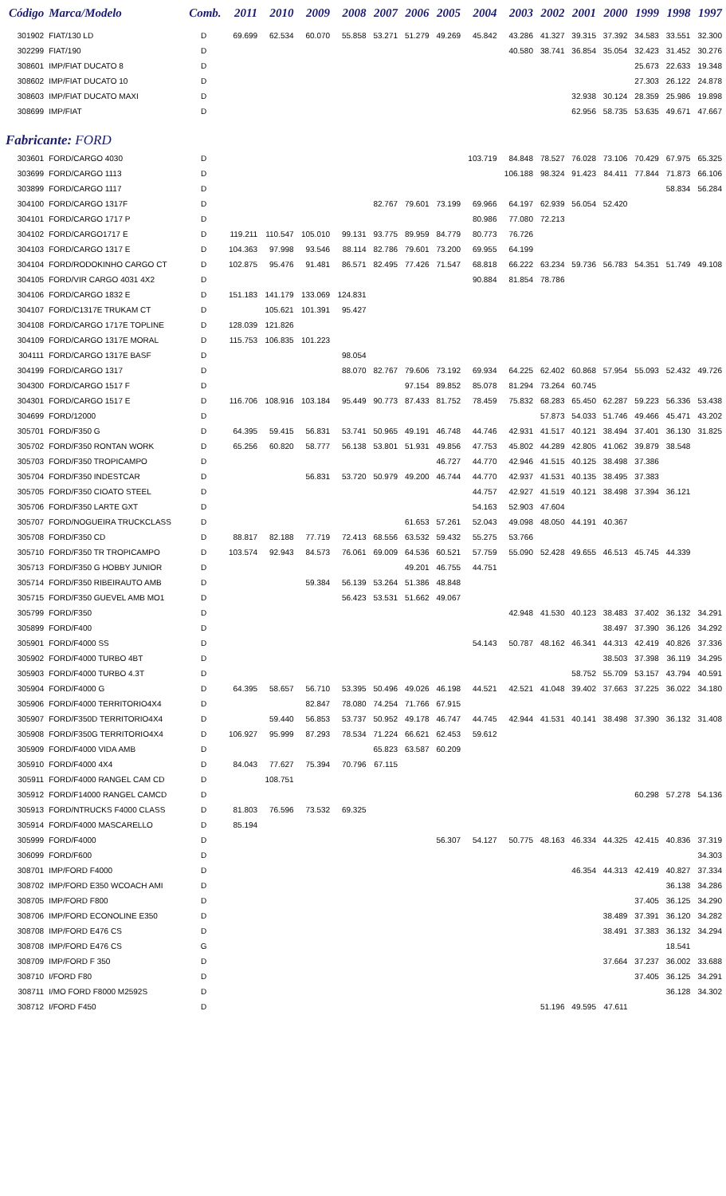| Código | Marca/Modelo | Comb. | 2011 | 2010 | 2009 | 2008 | 2007 | 2006 | 2005 | 2004 | 2003 | 2002 | 2001 | 2000 | 1999 | 1998 | 1997 |
| --- | --- | --- | --- | --- | --- | --- | --- | --- | --- | --- | --- | --- | --- | --- | --- | --- | --- |
| 301902 | FIAT/130 LD | D | 69.699 | 62.534 | 60.070 | 55.858 | 53.271 | 51.279 | 49.269 | 45.842 | 43.286 | 41.327 | 39.315 | 37.392 | 34.583 | 33.551 | 32.300 |
| 302299 | FIAT/190 | D | | | | | | | | | 40.580 | 38.741 | 36.854 | 35.054 | 32.423 | 31.452 | 30.276 |
| 308601 | IMP/FIAT DUCATO 8 | D | | | | | | | | | | | | | 25.673 | 22.633 | 19.348 |
| 308602 | IMP/FIAT DUCATO 10 | D | | | | | | | | | | | | | 27.303 | 26.122 | 24.878 |
| 308603 | IMP/FIAT DUCATO MAXI | D | | | | | | | | | | | 32.938 | 30.124 | 28.359 | 25.986 | 19.898 |
| 308699 | IMP/FIAT | D | | | | | | | | | | | 62.956 | 58.735 | 53.635 | 49.671 | 47.667 |
| Fabricante: FORD | | | | | | | | | | | | | | | | | |
| 303601 | FORD/CARGO 4030 | D | | | | | | | | 103.719 | 84.848 | 78.527 | 76.028 | 73.106 | 70.429 | 67.975 | 65.325 |
| 303699 | FORD/CARGO 1113 | D | | | | | | | | | 106.188 | 98.324 | 91.423 | 84.411 | 77.844 | 71.873 | 66.106 |
| 303899 | FORD/CARGO 1117 | D | | | | | | | | | | | | | | 58.834 | 56.284 |
| 304100 | FORD/CARGO 1317F | D | | | | | 82.767 | 79.601 | 73.199 | 69.966 | 64.197 | 62.939 | 56.054 | 52.420 | | | |
| 304101 | FORD/CARGO 1717 P | D | | | | | | | | 80.986 | 77.080 | 72.213 | | | | | |
| 304102 | FORD/CARGO1717 E | D | 119.211 | 110.547 | 105.010 | 99.131 | 93.775 | 89.959 | 84.779 | 80.773 | 76.726 | | | | | | |
| 304103 | FORD/CARGO 1317 E | D | 104.363 | 97.998 | 93.546 | 88.114 | 82.786 | 79.601 | 73.200 | 69.955 | 64.199 | | | | | | |
| 304104 | FORD/RODOKINHO CARGO CT | D | 102.875 | 95.476 | 91.481 | 86.571 | 82.495 | 77.426 | 71.547 | 68.818 | 66.222 | 63.234 | 59.736 | 56.783 | 54.351 | 51.749 | 49.108 |
| 304105 | FORD/VIR CARGO 4031 4X2 | D | | | | | | | | 90.884 | 81.854 | 78.786 | | | | | |
| 304106 | FORD/CARGO 1832 E | D | 151.183 | 141.179 | 133.069 | 124.831 | | | | | | | | | | | |
| 304107 | FORD/C1317E TRUKAM CT | D | | 105.621 | 101.391 | 95.427 | | | | | | | | | | | |
| 304108 | FORD/CARGO 1717E TOPLINE | D | 128.039 | 121.826 | | | | | | | | | | | | | |
| 304109 | FORD/CARGO 1317E MORAL | D | 115.753 | 106.835 | 101.223 | | | | | | | | | | | | |
| 304111 | FORD/CARGO 1317E BASF | D | | | | 98.054 | | | | | | | | | | | |
| 304199 | FORD/CARGO 1317 | D | | | | 88.070 | 82.767 | 79.606 | 73.192 | 69.934 | 64.225 | 62.402 | 60.868 | 57.954 | 55.093 | 52.432 | 49.726 |
| 304300 | FORD/CARGO 1517 F | D | | | | | | 97.154 | 89.852 | 85.078 | 81.294 | 73.264 | 60.745 | | | | |
| 304301 | FORD/CARGO 1517 E | D | 116.706 | 108.916 | 103.184 | 95.449 | 90.773 | 87.433 | 81.752 | 78.459 | 75.832 | 68.283 | 65.450 | 62.287 | 59.223 | 56.336 | 53.438 |
| 304699 | FORD/12000 | D | | | | | | | | | | 57.873 | 54.033 | 51.746 | 49.466 | 45.471 | 43.202 |
| 305701 | FORD/F350 G | D | 64.395 | 59.415 | 56.831 | 53.741 | 50.965 | 49.191 | 46.748 | 44.746 | 42.931 | 41.517 | 40.121 | 38.494 | 37.401 | 36.130 | 31.825 |
| 305702 | FORD/F350 RONTAN WORK | D | 65.256 | 60.820 | 58.777 | 56.138 | 53.801 | 51.931 | 49.856 | 47.753 | 45.802 | 44.289 | 42.805 | 41.062 | 39.879 | 38.548 | |
| 305703 | FORD/F350 TROPICAMPO | D | | | | | | | 46.727 | 44.770 | 42.946 | 41.515 | 40.125 | 38.498 | 37.386 | | |
| 305704 | FORD/F350 INDESTCAR | D | | | 56.831 | 53.720 | 50.979 | 49.200 | 46.744 | 44.770 | 42.937 | 41.531 | 40.135 | 38.495 | 37.383 | | |
| 305705 | FORD/F350 CIOATO STEEL | D | | | | | | | | 44.757 | 42.927 | 41.519 | 40.121 | 38.498 | 37.394 | 36.121 | |
| 305706 | FORD/F350 LARTE GXT | D | | | | | | | | 54.163 | 52.903 | 47.604 | | | | | |
| 305707 | FORD/NOGUEIRA TRUCKCLASS | D | | | | | | 61.653 | 57.261 | 52.043 | 49.098 | 48.050 | 44.191 | 40.367 | | | |
| 305708 | FORD/F350 CD | D | 88.817 | 82.188 | 77.719 | 72.413 | 68.556 | 63.532 | 59.432 | 55.275 | 53.766 | | | | | | |
| 305710 | FORD/F350 TR TROPICAMPO | D | 103.574 | 92.943 | 84.573 | 76.061 | 69.009 | 64.536 | 60.521 | 57.759 | 55.090 | 52.428 | 49.655 | 46.513 | 45.745 | 44.339 | |
| 305713 | FORD/F350 G HOBBY JUNIOR | D | | | | | | 49.201 | 46.755 | 44.751 | | | | | | | |
| 305714 | FORD/F350 RIBEIRAUTO AMB | D | | | 59.384 | 56.139 | 53.264 | 51.386 | 48.848 | | | | | | | | |
| 305715 | FORD/F350 GUEVEL AMB MO1 | D | | | | 56.423 | 53.531 | 51.662 | 49.067 | | | | | | | | |
| 305799 | FORD/F350 | D | | | | | | | | | 42.948 | 41.530 | 40.123 | 38.483 | 37.402 | 36.132 | 34.291 |
| 305899 | FORD/F400 | D | | | | | | | | | | | | 38.497 | 37.390 | 36.126 | 34.292 |
| 305901 | FORD/F4000 SS | D | | | | | | | | 54.143 | 50.787 | 48.162 | 46.341 | 44.313 | 42.419 | 40.826 | 37.336 |
| 305902 | FORD/F4000 TURBO 4BT | D | | | | | | | | | | | | 38.503 | 37.398 | 36.119 | 34.295 |
| 305903 | FORD/F4000 TURBO 4.3T | D | | | | | | | | | | | 58.752 | 55.709 | 53.157 | 43.794 | 40.591 |
| 305904 | FORD/F4000 G | D | 64.395 | 58.657 | 56.710 | 53.395 | 50.496 | 49.026 | 46.198 | 44.521 | 42.521 | 41.048 | 39.402 | 37.663 | 37.225 | 36.022 | 34.180 |
| 305906 | FORD/F4000 TERRITORIO4X4 | D | | | 82.847 | 78.080 | 74.254 | 71.766 | 67.915 | | | | | | | | |
| 305907 | FORD/F350D TERRITORIO4X4 | D | | 59.440 | 56.853 | 53.737 | 50.952 | 49.178 | 46.747 | 44.745 | 42.944 | 41.531 | 40.141 | 38.498 | 37.390 | 36.132 | 31.408 |
| 305908 | FORD/F350G TERRITORIO4X4 | D | 106.927 | 95.999 | 87.293 | 78.534 | 71.224 | 66.621 | 62.453 | 59.612 | | | | | | | |
| 305909 | FORD/F4000 VIDA AMB | D | | | | | 65.823 | 63.587 | 60.209 | | | | | | | | |
| 305910 | FORD/F4000 4X4 | D | 84.043 | 77.627 | 75.394 | 70.796 | 67.115 | | | | | | | | | | |
| 305911 | FORD/F4000 RANGEL CAM CD | D | | 108.751 | | | | | | | | | | | | | |
| 305912 | FORD/F14000 RANGEL CAMCD | D | | | | | | | | | | | | | 60.298 | 57.278 | 54.136 |
| 305913 | FORD/NTRUCKS F4000 CLASS | D | 81.803 | 76.596 | 73.532 | 69.325 | | | | | | | | | | | |
| 305914 | FORD/F4000 MASCARELLO | D | 85.194 | | | | | | | | | | | | | | |
| 305999 | FORD/F4000 | D | | | | | | | 56.307 | 54.127 | 50.775 | 48.163 | 46.334 | 44.325 | 42.415 | 40.836 | 37.319 |
| 306099 | FORD/F600 | D | | | | | | | | | | | | | | | 34.303 |
| 308701 | IMP/FORD F4000 | D | | | | | | | | | | | 46.354 | 44.313 | 42.419 | 40.827 | 37.334 |
| 308702 | IMP/FORD E350 WCOACH AMI | D | | | | | | | | | | | | | | 36.138 | 34.286 |
| 308705 | IMP/FORD F800 | D | | | | | | | | | | | | | 37.405 | 36.125 | 34.290 |
| 308706 | IMP/FORD ECONOLINE E350 | D | | | | | | | | | | | | 38.489 | 37.391 | 36.120 | 34.282 |
| 308708 | IMP/FORD E476 CS | D | | | | | | | | | | | | 38.491 | 37.383 | 36.132 | 34.294 |
| 308708 | IMP/FORD E476 CS | G | | | | | | | | | | | | | | 18.541 | |
| 308709 | IMP/FORD F 350 | D | | | | | | | | | | | | 37.664 | 37.237 | 36.002 | 33.688 |
| 308710 | I/FORD F80 | D | | | | | | | | | | | | | 37.405 | 36.125 | 34.291 |
| 308711 | I/MO FORD F8000 M2592S | D | | | | | | | | | | | | | | 36.128 | 34.302 |
| 308712 | I/FORD F450 | D | | | | | | | | | | 51.196 | 49.595 | 47.611 | | | |